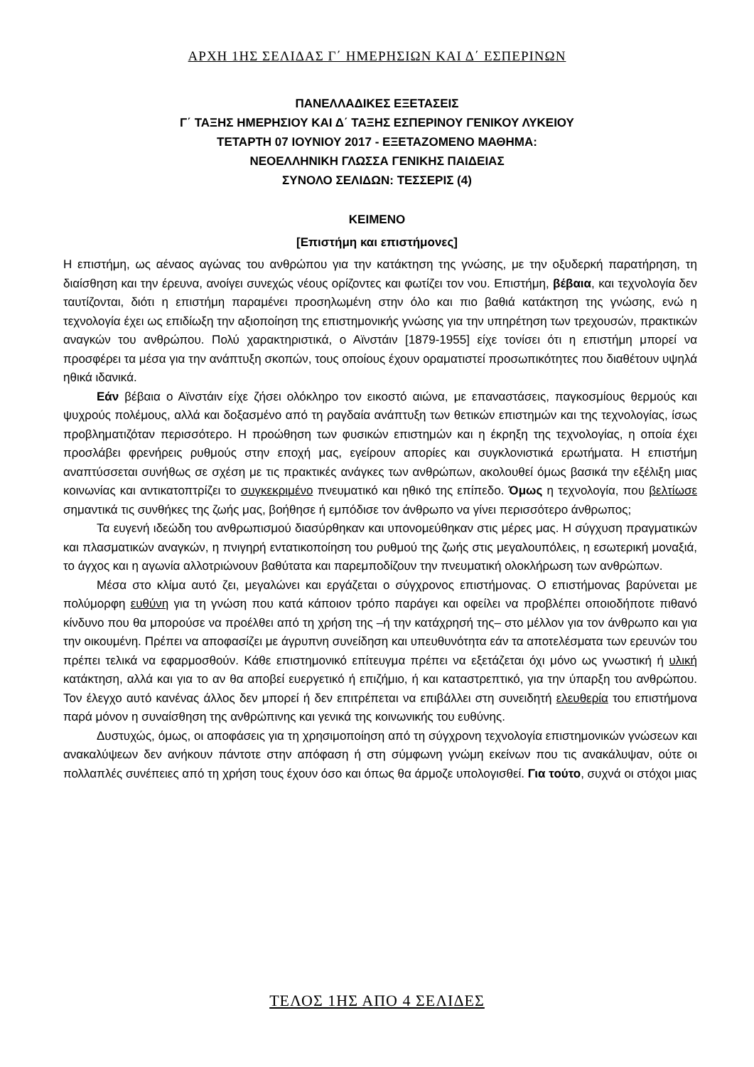ΑΡΧΗ 1ΗΣ ΣΕΛΙΔΑΣ Γ΄ ΗΜΕΡΗΣΙΩΝ ΚΑΙ Δ΄ ΕΣΠΕΡΙΝΩΝ
ΠΑΝΕΛΛΑΔΙΚΕΣ ΕΞΕΤΑΣΕΙΣ
Γ΄ ΤΑΞΗΣ ΗΜΕΡΗΣΙΟΥ ΚΑΙ Δ΄ ΤΑΞΗΣ ΕΣΠΕΡΙΝΟΥ ΓΕΝΙΚΟΥ ΛΥΚΕΙΟΥ
ΤΕΤΑΡΤΗ 07 ΙΟΥΝΙΟΥ 2017 - ΕΞΕΤΑΖΟΜΕΝΟ ΜΑΘΗΜΑ:
ΝΕΟΕΛΛΗΝΙΚΗ ΓΛΩΣΣΑ ΓΕΝΙΚΗΣ ΠΑΙΔΕΙΑΣ
ΣΥΝΟΛΟ ΣΕΛΙΔΩΝ: ΤΕΣΣΕΡΙΣ (4)
ΚΕΙΜΕΝΟ
[Επιστήμη και επιστήμονες]
Η επιστήμη, ως αέναος αγώνας του ανθρώπου για την κατάκτηση της γνώσης, με την οξυδερκή παρατήρηση, τη διαίσθηση και την έρευνα, ανοίγει συνεχώς νέους ορίζοντες και φωτίζει τον νου. Επιστήμη, βέβαια, και τεχνολογία δεν ταυτίζονται, διότι η επιστήμη παραμένει προσηλωμένη στην όλο και πιο βαθιά κατάκτηση της γνώσης, ενώ η τεχνολογία έχει ως επιδίωξη την αξιοποίηση της επιστημονικής γνώσης για την υπηρέτηση των τρεχουσών, πρακτικών αναγκών του ανθρώπου. Πολύ χαρακτηριστικά, ο Αϊνστάιν [1879-1955] είχε τονίσει ότι η επιστήμη μπορεί να προσφέρει τα μέσα για την ανάπτυξη σκοπών, τους οποίους έχουν οραματιστεί προσωπικότητες που διαθέτουν υψηλά ηθικά ιδανικά.
Εάν βέβαια ο Αϊνστάιν είχε ζήσει ολόκληρο τον εικοστό αιώνα, με επαναστάσεις, παγκοσμίους θερμούς και ψυχρούς πολέμους, αλλά και δοξασμένο από τη ραγδαία ανάπτυξη των θετικών επιστημών και της τεχνολογίας, ίσως προβληματιζόταν περισσότερο. Η προώθηση των φυσικών επιστημών και η έκρηξη της τεχνολογίας, η οποία έχει προσλάβει φρενήρεις ρυθμούς στην εποχή μας, εγείρουν απορίες και συγκλονιστικά ερωτήματα. Η επιστήμη αναπτύσσεται συνήθως σε σχέση με τις πρακτικές ανάγκες των ανθρώπων, ακολουθεί όμως βασικά την εξέλιξη μιας κοινωνίας και αντικατοπτρίζει το συγκεκριμένο πνευματικό και ηθικό της επίπεδο. Όμως η τεχνολογία, που βελτίωσε σημαντικά τις συνθήκες της ζωής μας, βοήθησε ή εμπόδισε τον άνθρωπο να γίνει περισσότερο άνθρωπος;
Τα ευγενή ιδεώδη του ανθρωπισμού διασύρθηκαν και υπονομεύθηκαν στις μέρες μας. Η σύγχυση πραγματικών και πλασματικών αναγκών, η πνιγηρή εντατικοποίηση του ρυθμού της ζωής στις μεγαλουπόλεις, η εσωτερική μοναξιά, το άγχος και η αγωνία αλλοτριώνουν βαθύτατα και παρεμποδίζουν την πνευματική ολοκλήρωση των ανθρώπων.
Μέσα στο κλίμα αυτό ζει, μεγαλώνει και εργάζεται ο σύγχρονος επιστήμονας. Ο επιστήμονας βαρύνεται με πολύμορφη ευθύνη για τη γνώση που κατά κάποιον τρόπο παράγει και οφείλει να προβλέπει οποιοδήποτε πιθανό κίνδυνο που θα μπορούσε να προέλθει από τη χρήση της –ή την κατάχρησή της– στο μέλλον για τον άνθρωπο και για την οικουμένη. Πρέπει να αποφασίζει με άγρυπνη συνείδηση και υπευθυνότητα εάν τα αποτελέσματα των ερευνών του πρέπει τελικά να εφαρμοσθούν. Κάθε επιστημονικό επίτευγμα πρέπει να εξετάζεται όχι μόνο ως γνωστική ή υλική κατάκτηση, αλλά και για το αν θα αποβεί ευεργετικό ή επιζήμιο, ή και καταστρεπτικό, για την ύπαρξη του ανθρώπου. Τον έλεγχο αυτό κανένας άλλος δεν μπορεί ή δεν επιτρέπεται να επιβάλλει στη συνειδητή ελευθερία του επιστήμονα παρά μόνον η συναίσθηση της ανθρώπινης και γενικά της κοινωνικής του ευθύνης.
Δυστυχώς, όμως, οι αποφάσεις για τη χρησιμοποίηση από τη σύγχρονη τεχνολογία επιστημονικών γνώσεων και ανακαλύψεων δεν ανήκουν πάντοτε στην απόφαση ή στη σύμφωνη γνώμη εκείνων που τις ανακάλυψαν, ούτε οι πολλαπλές συνέπειες από τη χρήση τους έχουν όσο και όπως θα άρμοζε υπολογισθεί. Για τούτο, συχνά οι στόχοι μιας
ΤΕΛΟΣ 1ΗΣ ΑΠΟ 4 ΣΕΛΙΔΕΣ